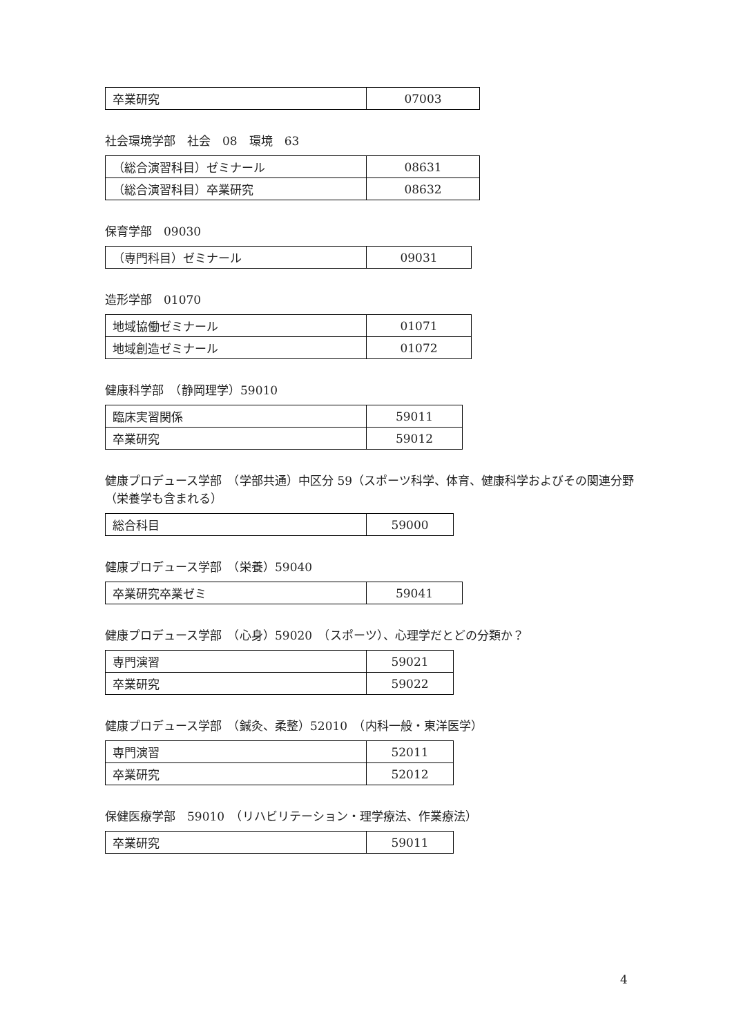| 卒業研究 | 07003 |
社会環境学部　社会　08　環境　63
| （総合演習科目）ゼミナール | 08631 |
| （総合演習科目）卒業研究 | 08632 |
保育学部　09030
| （専門科目）ゼミナール | 09031 |
造形学部　01070
| 地域協働ゼミナール | 01071 |
| 地域創造ゼミナール | 01072 |
健康科学部　（静岡理学）59010
| 臨床実習関係 | 59011 |
| 卒業研究 | 59012 |
健康プロデュース学部　（学部共通）中区分 59（スポーツ科学、体育、健康科学およびその関連分野（栄養学も含まれる）
| 総合科目 | 59000 |
健康プロデュース学部　（栄養）59040
| 卒業研究卒業ゼミ | 59041 |
健康プロデュース学部　（心身）59020　（スポーツ）、心理学だとどの分類か？
| 専門演習 | 59021 |
| 卒業研究 | 59022 |
健康プロデュース学部　（鍼灸、柔整）52010　（内科一般・東洋医学）
| 専門演習 | 52011 |
| 卒業研究 | 52012 |
保健医療学部　59010　（リハビリテーション・理学療法、作業療法）
| 卒業研究 | 59011 |
4